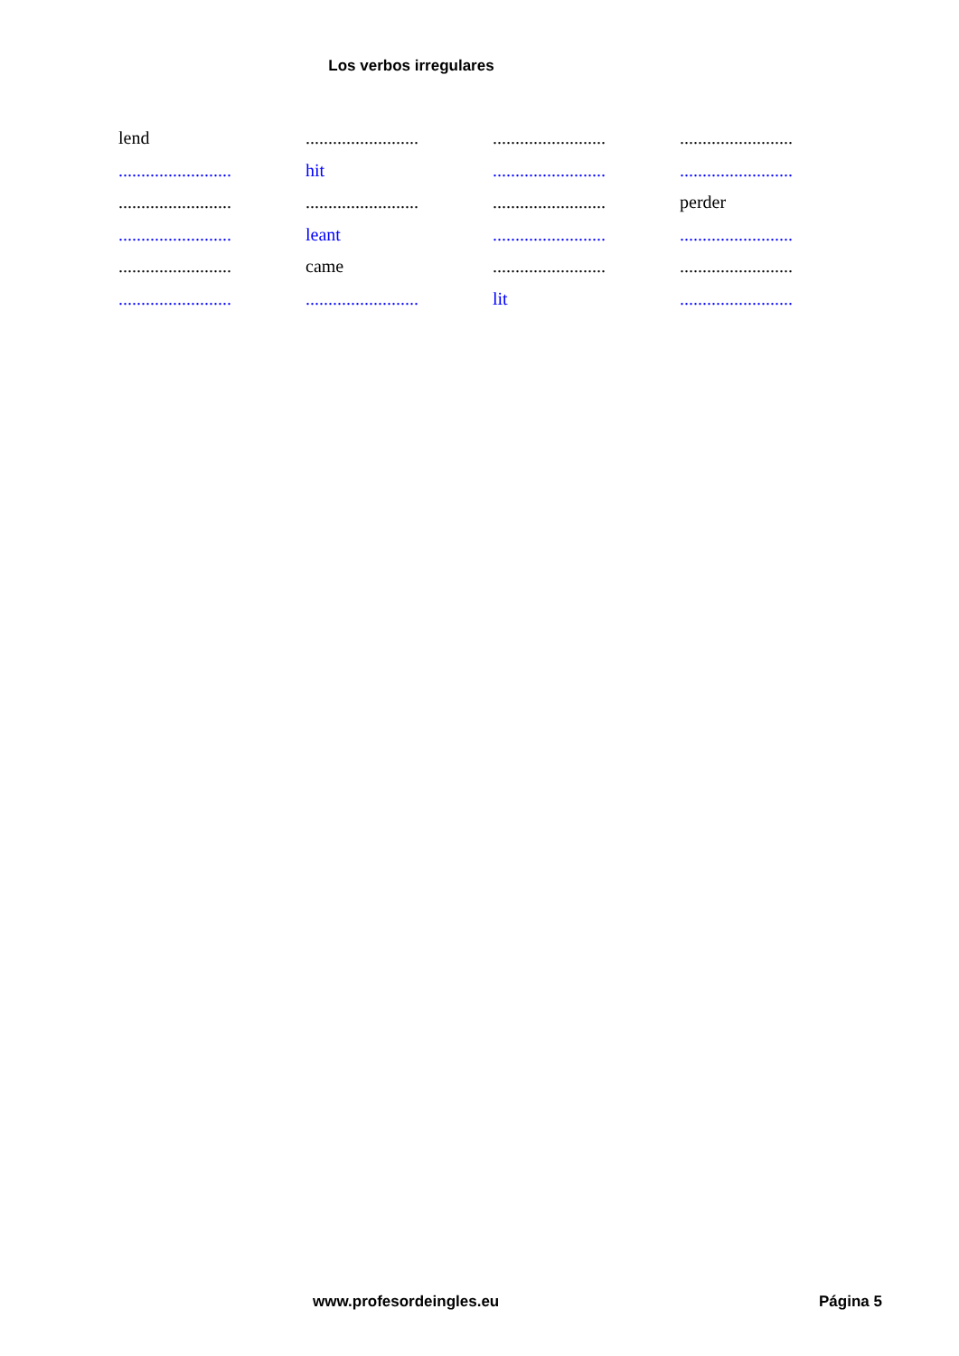Los verbos irregulares
| lend | ......................... | ......................... | ......................... |
| ......................... | hit | ......................... | ......................... |
| ......................... | ......................... | ......................... | perder |
| ......................... | leant | ......................... | ......................... |
| ......................... | came | ......................... | ......................... |
| ......................... | ......................... | lit | ......................... |
www.profesordeingles.eu Página 5